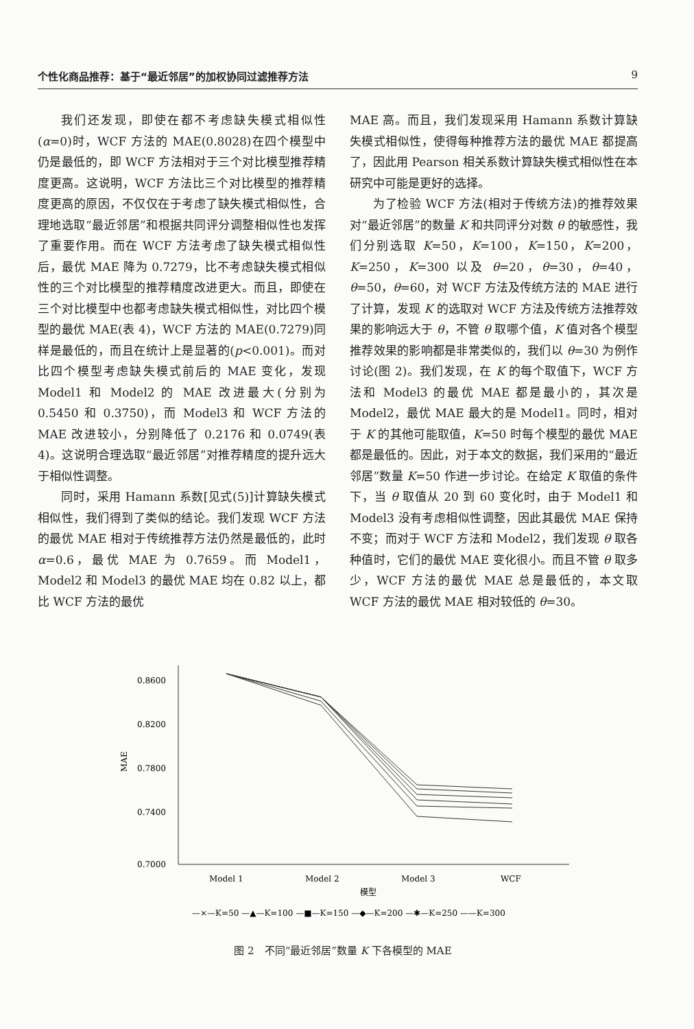个性化商品推荐：基于“最近邻居”的加权协同过滤推荐方法 9
我们还发现，即使在都不考虑缺失模式相似性(α=0)时，WCF 方法的 MAE(0.8028)在四个模型中仍是最低的，即 WCF 方法相对于三个对比模型推荐精度更高。这说明，WCF 方法比三个对比模型的推荐精度更高的原因，不仅仅在于考虑了缺失模式相似性，合理地选取“最近邻居”和根据共同评分调整相似性也发挥了重要作用。而在 WCF 方法考虑了缺失模式相似性后，最优 MAE 降为 0.7279，比不考虑缺失模式相似性的三个对比模型的推荐精度改进更大。而且，即使在三个对比模型中也都考虑缺失模式相似性，对比四个模型的最优 MAE(表 4)，WCF 方法的 MAE(0.7279)同样是最低的，而且在统计上是显著的(p<0.001)。而对比四个模型考虑缺失模式前后的 MAE 变化，发现 Model1 和 Model2 的 MAE 改进最大(分别为 0.5450 和 0.3750)，而 Model3 和 WCF 方法的 MAE 改进较小，分别降低了 0.2176 和 0.0749(表 4)。这说明合理选取“最近邻居”对推荐精度的提升远大于相似性调整。
同时，采用 Hamann 系数[见式(5)]计算缺失模式相似性，我们得到了类似的结论。我们发现 WCF 方法的最优 MAE 相对于传统推荐方法仍然是最低的，此时 α=0.6，最优 MAE 为 0.7659。而 Model1，Model2 和 Model3 的最优 MAE 均在 0.82 以上，都比 WCF 方法的最优
MAE 高。而且，我们发现采用 Hamann 系数计算缺失模式相似性，使得每种推荐方法的最优 MAE 都提高了，因此用 Pearson 相关系数计算缺失模式相似性在本研究中可能是更好的选择。
为了检验 WCF 方法(相对于传统方法)的推荐效果对“最近邻居”的数量 K 和共同评分对数 θ 的敏感性，我们分别选取 K=50，K=100，K=150，K=200，K=250，K=300 以及 θ=20，θ=30，θ=40，θ=50，θ=60，对 WCF 方法及传统方法的 MAE 进行了计算，发现 K 的选取对 WCF 方法及传统方法推荐效果的影响远大于 θ，不管 θ 取哪个值，K 值对各个模型推荐效果的影响都是非常类似的，我们以 θ=30 为例作讨论(图 2)。我们发现，在 K 的每个取值下，WCF 方法和 Model3 的最优 MAE 都是最小的，其次是 Model2，最优 MAE 最大的是 Model1。同时，相对于 K 的其他可能取值，K=50 时每个模型的最优 MAE 都是最低的。因此，对于本文的数据，我们采用的“最近邻居”数量 K=50 作进一步讨论。在给定 K 取值的条件下，当 θ 取值从 20 到 60 变化时，由于 Model1 和 Model3 没有考虑相似性调整，因此其最优 MAE 保持不变；而对于 WCF 方法和 Model2，我们发现 θ 取各种值时，它们的最优 MAE 变化很小。而且不管 θ 取多少，WCF 方法的最优 MAE 总是最低的，本文取 WCF 方法的最优 MAE 相对较低的 θ=30。
0.8600
0.8200
0.7800
0.7400
0.7000
MAE
Model 1
Model 2
Model 3
WCF
模型
—×—K=50 —▲—K=100 —■—K=150 —◆—K=200 —✱—K=250 ——K=300
图 2　不同“最近邻居”数量 K 下各模型的 MAE